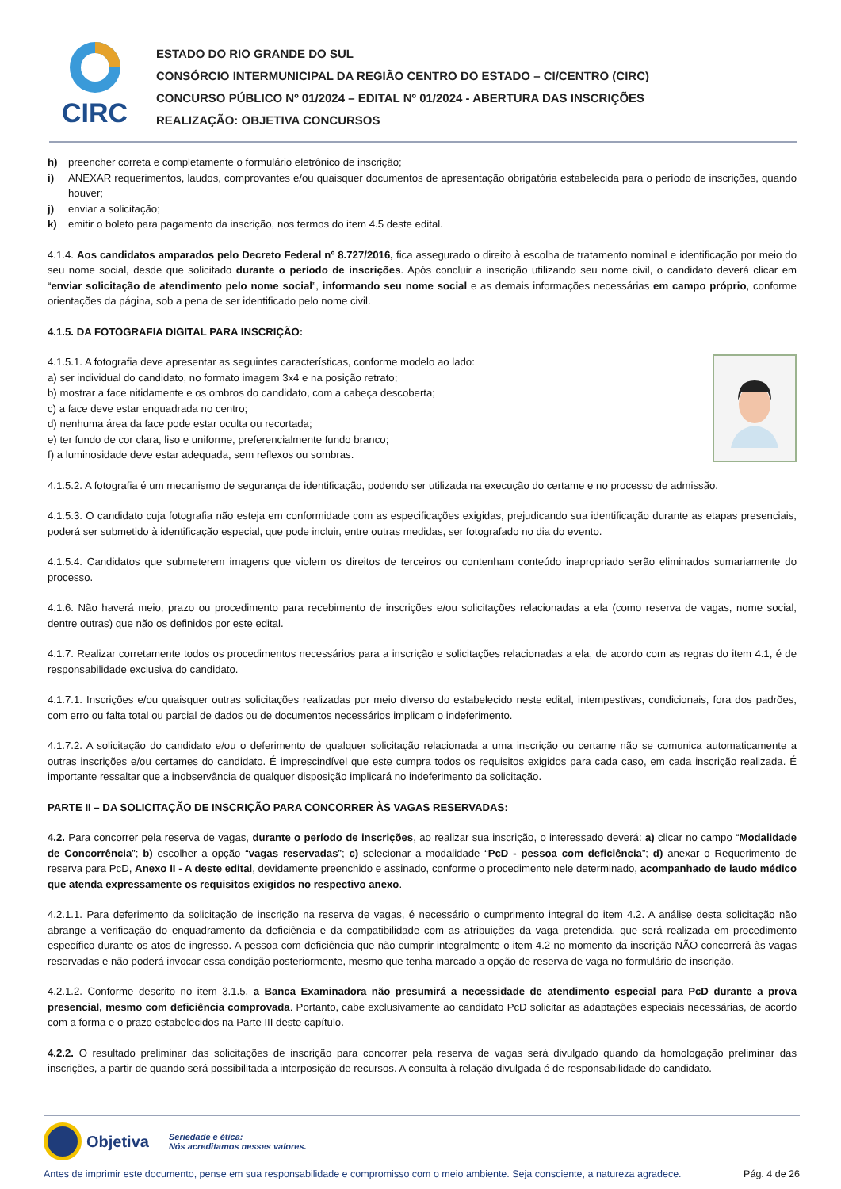CIRC
ESTADO DO RIO GRANDE DO SUL
CONSÓRCIO INTERMUNICIPAL DA REGIÃO CENTRO DO ESTADO – CI/CENTRO (CIRC)
CONCURSO PÚBLICO Nº 01/2024 – EDITAL Nº 01/2024 - ABERTURA DAS INSCRIÇÕES
REALIZAÇÃO: OBJETIVA CONCURSOS
h) preencher correta e completamente o formulário eletrônico de inscrição;
i) ANEXAR requerimentos, laudos, comprovantes e/ou quaisquer documentos de apresentação obrigatória estabelecida para o período de inscrições, quando houver;
j) enviar a solicitação;
k) emitir o boleto para pagamento da inscrição, nos termos do item 4.5 deste edital.
4.1.4. Aos candidatos amparados pelo Decreto Federal nº 8.727/2016, fica assegurado o direito à escolha de tratamento nominal e identificação por meio do seu nome social, desde que solicitado durante o período de inscrições. Após concluir a inscrição utilizando seu nome civil, o candidato deverá clicar em “enviar solicitação de atendimento pelo nome social”, informando seu nome social e as demais informações necessárias em campo próprio, conforme orientações da página, sob a pena de ser identificado pelo nome civil.
4.1.5. DA FOTOGRAFIA DIGITAL PARA INSCRIÇÃO:
4.1.5.1. A fotografia deve apresentar as seguintes características, conforme modelo ao lado:
a) ser individual do candidato, no formato imagem 3x4 e na posição retrato;
b) mostrar a face nitidamente e os ombros do candidato, com a cabeça descoberta;
c) a face deve estar enquadrada no centro;
d) nenhuma área da face pode estar oculta ou recortada;
e) ter fundo de cor clara, liso e uniforme, preferencialmente fundo branco;
f) a luminosidade deve estar adequada, sem reflexos ou sombras.
4.1.5.2. A fotografia é um mecanismo de segurança de identificação, podendo ser utilizada na execução do certame e no processo de admissão.
4.1.5.3. O candidato cuja fotografia não esteja em conformidade com as especificações exigidas, prejudicando sua identificação durante as etapas presenciais, poderá ser submetido à identificação especial, que pode incluir, entre outras medidas, ser fotografado no dia do evento.
4.1.5.4. Candidatos que submeterem imagens que violem os direitos de terceiros ou contenham conteúdo inapropriado serão eliminados sumariamente do processo.
4.1.6. Não haverá meio, prazo ou procedimento para recebimento de inscrições e/ou solicitações relacionadas a ela (como reserva de vagas, nome social, dentre outras) que não os definidos por este edital.
4.1.7. Realizar corretamente todos os procedimentos necessários para a inscrição e solicitações relacionadas a ela, de acordo com as regras do item 4.1, é de responsabilidade exclusiva do candidato.
4.1.7.1. Inscrições e/ou quaisquer outras solicitações realizadas por meio diverso do estabelecido neste edital, intempestivas, condicionais, fora dos padrões, com erro ou falta total ou parcial de dados ou de documentos necessários implicam o indeferimento.
4.1.7.2. A solicitação do candidato e/ou o deferimento de qualquer solicitação relacionada a uma inscrição ou certame não se comunica automaticamente a outras inscrições e/ou certames do candidato. É imprescindível que este cumpra todos os requisitos exigidos para cada caso, em cada inscrição realizada. É importante ressaltar que a inobservância de qualquer disposição implicará no indeferimento da solicitação.
PARTE II – DA SOLICITAÇÃO DE INSCRIÇÃO PARA CONCORRER ÀS VAGAS RESERVADAS:
4.2. Para concorrer pela reserva de vagas, durante o período de inscrições, ao realizar sua inscrição, o interessado deverá: a) clicar no campo “Modalidade de Concorrência”; b) escolher a opção “vagas reservadas”; c) selecionar a modalidade “PcD - pessoa com deficiência”; d) anexar o Requerimento de reserva para PcD, Anexo II - A deste edital, devidamente preenchido e assinado, conforme o procedimento nele determinado, acompanhado de laudo médico que atenda expressamente os requisitos exigidos no respectivo anexo.
4.2.1.1. Para deferimento da solicitação de inscrição na reserva de vagas, é necessário o cumprimento integral do item 4.2. A análise desta solicitação não abrange a verificação do enquadramento da deficiência e da compatibilidade com as atribuições da vaga pretendida, que será realizada em procedimento específico durante os atos de ingresso. A pessoa com deficiência que não cumprir integralmente o item 4.2 no momento da inscrição NÃO concorrerá às vagas reservadas e não poderá invocar essa condição posteriormente, mesmo que tenha marcado a opção de reserva de vaga no formulário de inscrição.
4.2.1.2. Conforme descrito no item 3.1.5, a Banca Examinadora não presumirá a necessidade de atendimento especial para PcD durante a prova presencial, mesmo com deficiência comprovada. Portanto, cabe exclusivamente ao candidato PcD solicitar as adaptações especiais necessárias, de acordo com a forma e o prazo estabelecidos na Parte III deste capítulo.
4.2.2. O resultado preliminar das solicitações de inscrição para concorrer pela reserva de vagas será divulgado quando da homologação preliminar das inscrições, a partir de quando será possibilitada a interposição de recursos. A consulta à relação divulgada é de responsabilidade do candidato.
Objetiva Seriedade e ética:
Nós acreditamos nesses valores.
Antes de imprimir este documento, pense em sua responsabilidade e compromisso com o meio ambiente. Seja consciente, a natureza agradece. Pág. 4 de 26